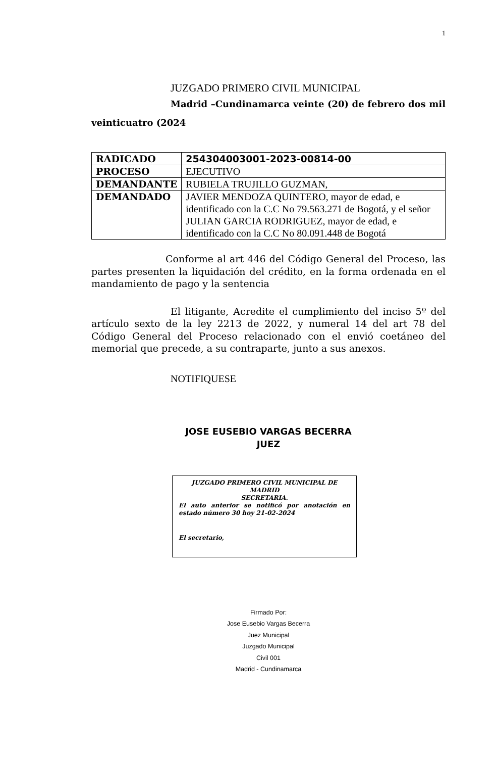1
JUZGADO PRIMERO CIVIL MUNICIPAL
Madrid –Cundinamarca veinte (20) de febrero dos mil veinticuatro (2024
| RADICADO | 254304003001-2023-00814-00 |
| PROCESO | EJECUTIVO |
| DEMANDANTE | RUBIELA TRUJILLO GUZMAN, |
| DEMANDADO | JAVIER MENDOZA QUINTERO, mayor de edad, e identificado con la C.C No 79.563.271 de Bogotá, y el señor JULIAN GARCIA RODRIGUEZ, mayor de edad, e identificado con la C.C No 80.091.448 de Bogotá |
Conforme al art 446 del Código General del Proceso, las partes presenten la liquidación del crédito, en la forma ordenada en el mandamiento de pago y la sentencia
El litigante, Acredite el cumplimiento del inciso 5º del artículo sexto de la ley 2213 de 2022, y numeral 14 del art 78 del Código General del Proceso relacionado con el envió coetáneo del memorial que precede, a su contraparte, junto a sus anexos.
NOTIFIQUESE
JOSE EUSEBIO VARGAS BECERRA
JUEZ
JUZGADO PRIMERO CIVIL MUNICIPAL DE MADRID
SECRETARIA.
El auto anterior se notificó por anotación en estado número 30 hoy 21-02-2024
El secretario,
Firmado Por:
Jose Eusebio Vargas Becerra
Juez Municipal
Juzgado Municipal
Civil 001
Madrid - Cundinamarca